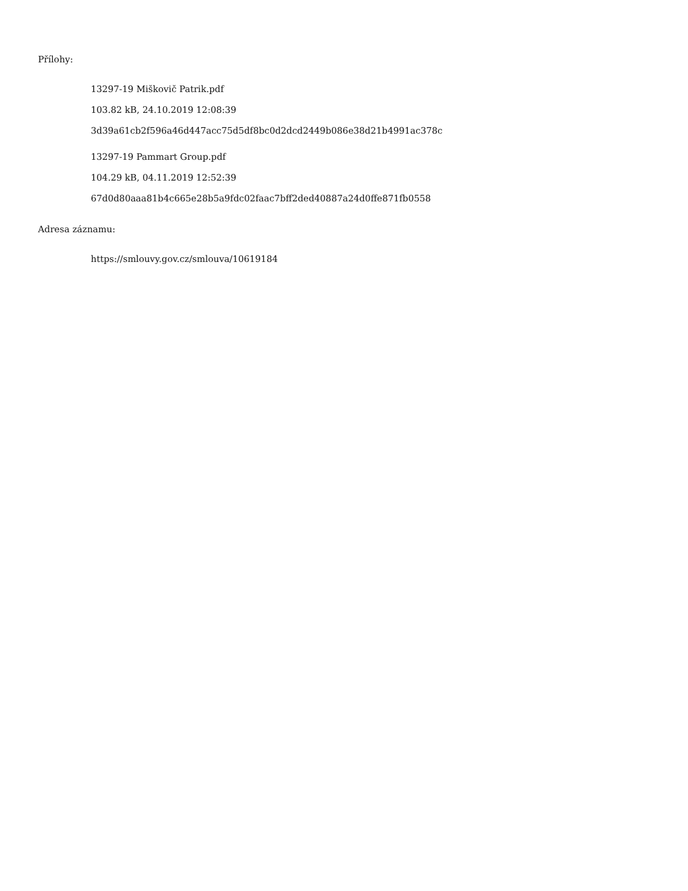Přílohy:
13297-19 Miškovič Patrik.pdf
103.82 kB, 24.10.2019 12:08:39
3d39a61cb2f596a46d447acc75d5df8bc0d2dcd2449b086e38d21b4991ac378c
13297-19 Pammart Group.pdf
104.29 kB, 04.11.2019 12:52:39
67d0d80aaa81b4c665e28b5a9fdc02faac7bff2ded40887a24d0ffe871fb0558
Adresa záznamu:
https://smlouvy.gov.cz/smlouva/10619184